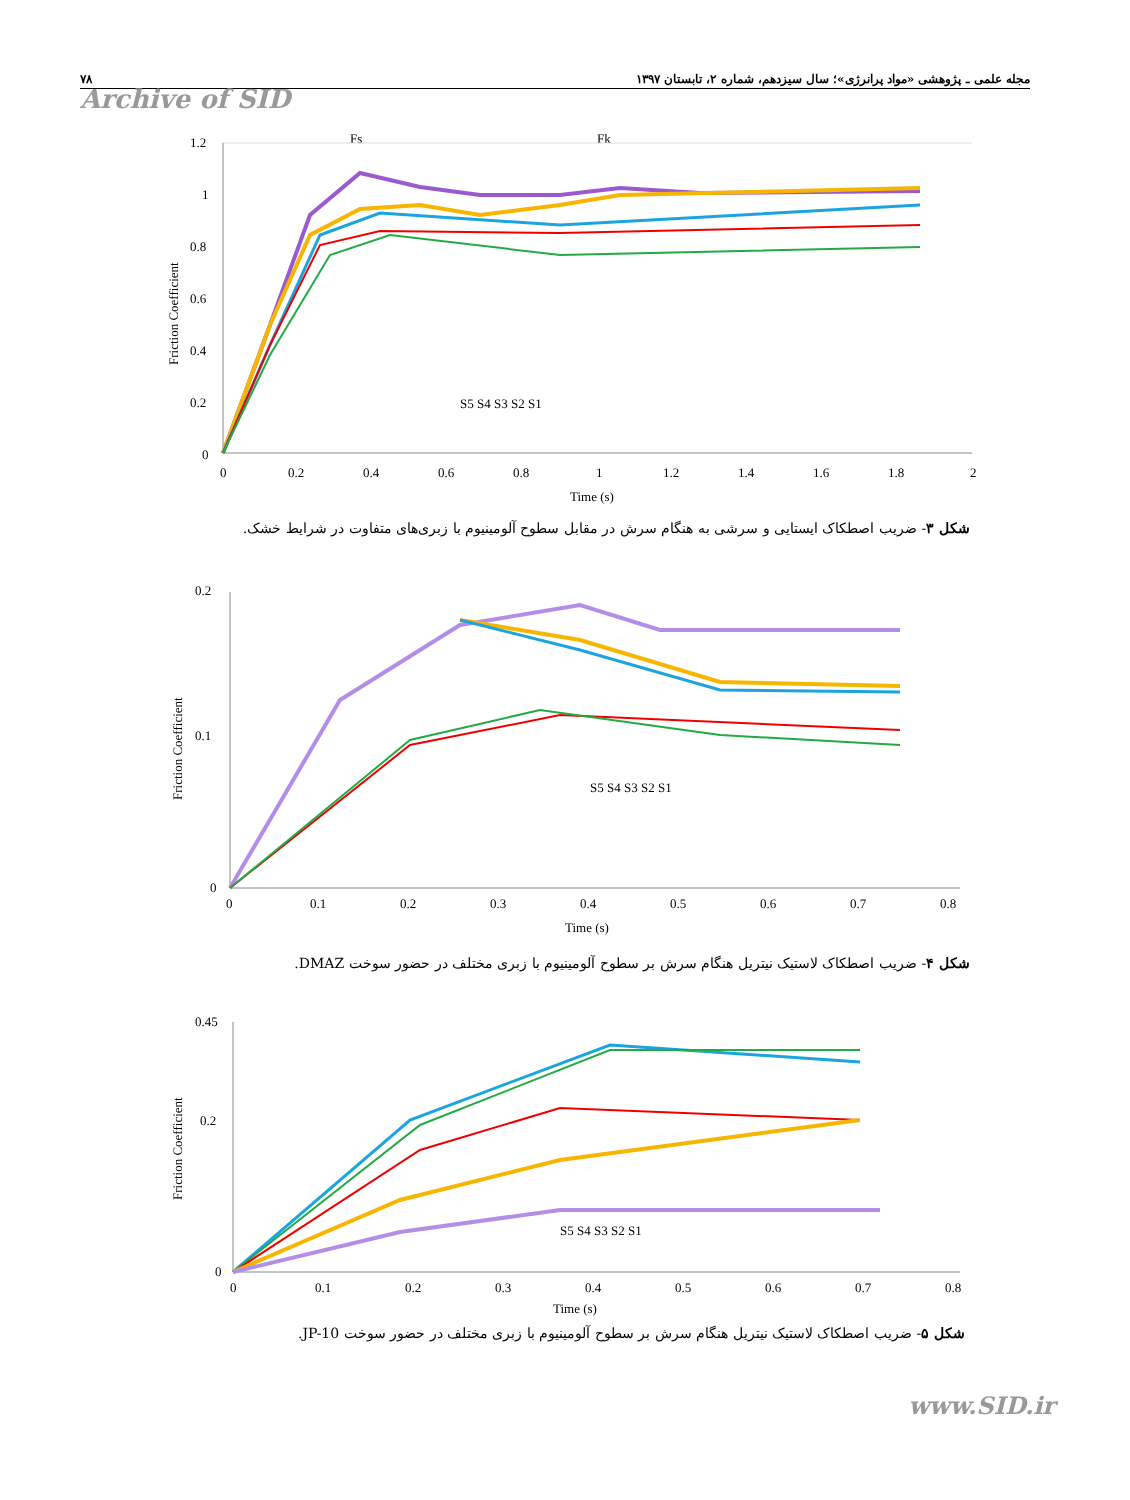۷۸ مجله علمی ـ پژوهشی «مواد پرانرژی»؛ سال سیزدهم، شماره ۲، تابستان ۱۳۹۷
Archive of SID
Fs
Fk
1.2
1
0.8
0.6
0.4
0.2
0
0
0.2
0.4
0.6
0.8
1
1.2
1.4
1.6
1.8
2
Time (s)
Friction Coefficient
S5 S4 S3 S2 S1
شکل ۳- ضریب اصطکاک ایستایی و سرشی به هنگام سرش در مقابل سطوح آلومینیوم با زبری‌های متفاوت در شرایط خشک.
0.2
0.1
0
0
0.1
0.2
0.3
0.4
0.5
0.6
0.7
0.8
Time (s)
Friction Coefficient
S5 S4 S3 S2 S1
شکل ۴- ضریب اصطکاک لاستیک نیتریل هنگام سرش بر سطوح آلومینیوم با زبری مختلف در حضور سوخت DMAZ.
0.45
0.2
0
0
0.1
0.2
0.3
0.4
0.5
0.6
0.7
0.8
Time (s)
Friction Coefficient
S5 S4 S3 S2 S1
شکل ۵- ضریب اصطکاک لاستیک نیتریل هنگام سرش بر سطوح آلومینیوم با زبری مختلف در حضور سوخت JP-10.
www.SID.ir